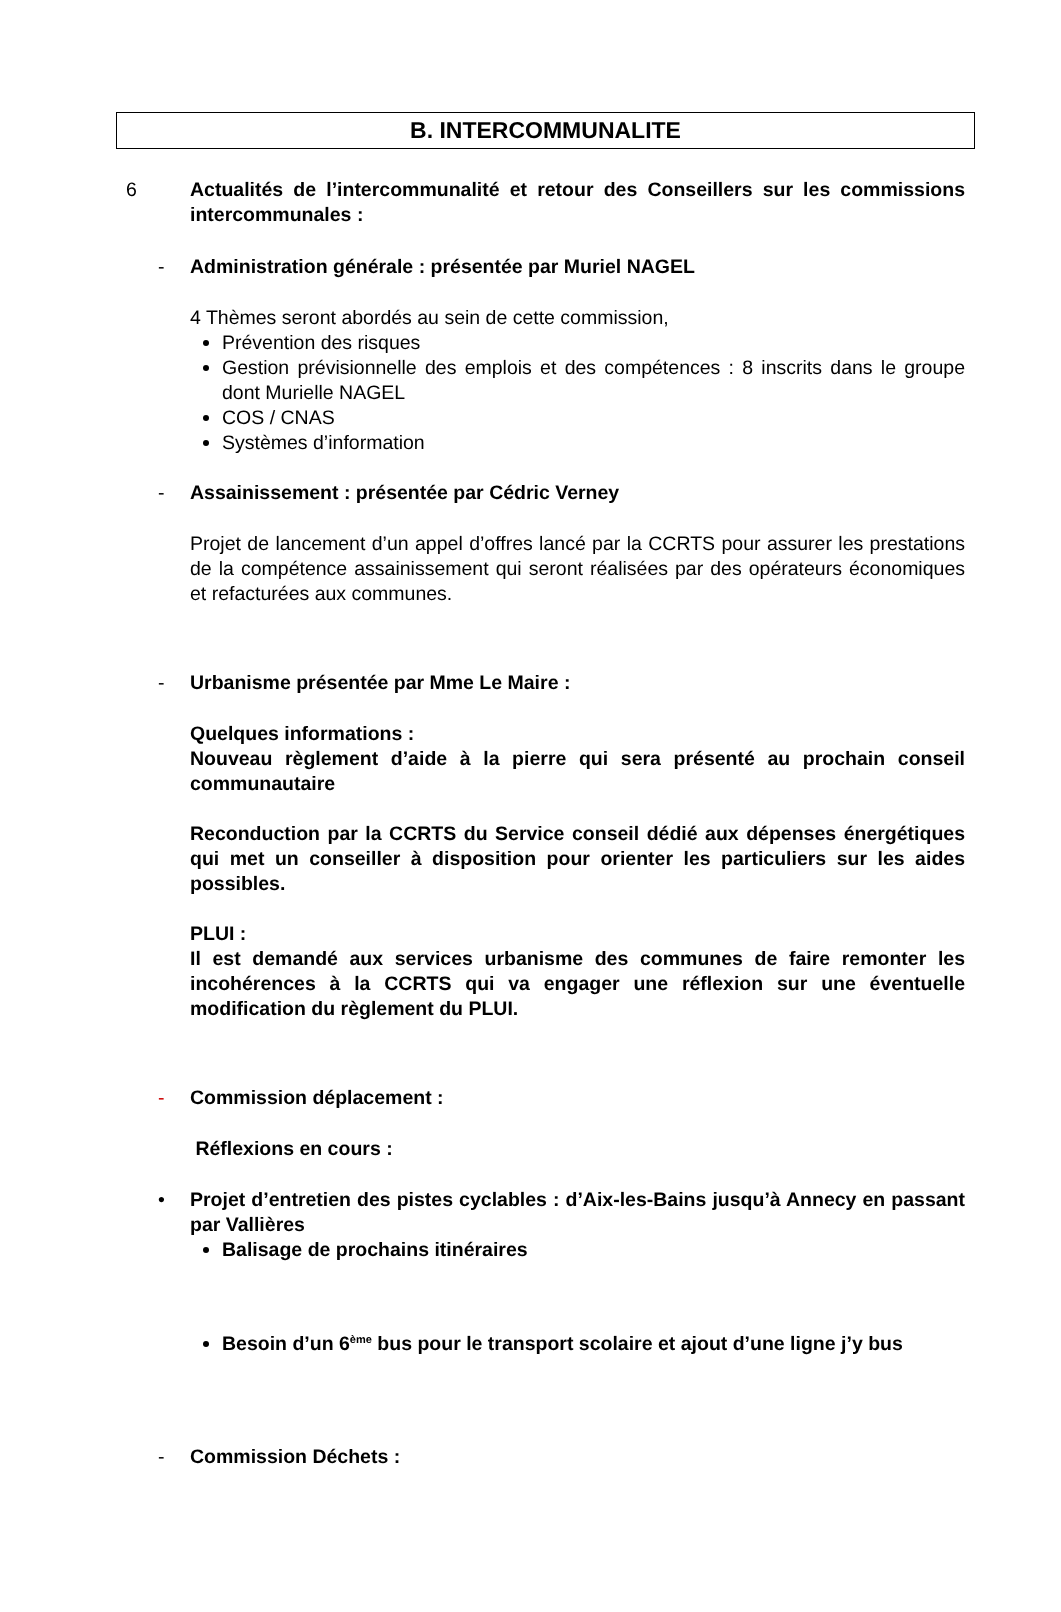B. INTERCOMMUNALITE
6 Actualités de l’intercommunalité et retour des Conseillers sur les commissions intercommunales :
- Administration générale : présentée par Muriel NAGEL
4 Thèmes seront abordés au sein de cette commission,
Prévention des risques
Gestion prévisionnelle des emplois et des compétences : 8 inscrits dans le groupe dont Murielle NAGEL
COS / CNAS
Systèmes d’information
- Assainissement : présentée par Cédric Verney
Projet de lancement d’un appel d’offres lancé par la CCRTS pour assurer les prestations de la compétence assainissement qui seront réalisées par des opérateurs économiques et refacturées aux communes.
- Urbanisme présentée par Mme Le Maire :
Quelques informations :
Nouveau règlement d’aide à la pierre qui sera présenté au prochain conseil communautaire
Reconduction par la CCRTS du Service conseil dédié aux dépenses énergétiques qui met un conseiller à disposition pour orienter les particuliers sur les aides possibles.
PLUI :
Il est demandé aux services urbanisme des communes de faire remonter les incohérences à la CCRTS qui va engager une réflexion sur une éventuelle modification du règlement du PLUI.
- Commission déplacement :
Réflexions en cours :
• Projet d’entretien des pistes cyclables : d’Aix-les-Bains jusqu’à Annecy en passant par Vallières
Balisage de prochains itinéraires
Besoin d’un 6<sup>ème</sup> bus pour le transport scolaire et ajout d’une ligne j’y bus
- Commission Déchets :